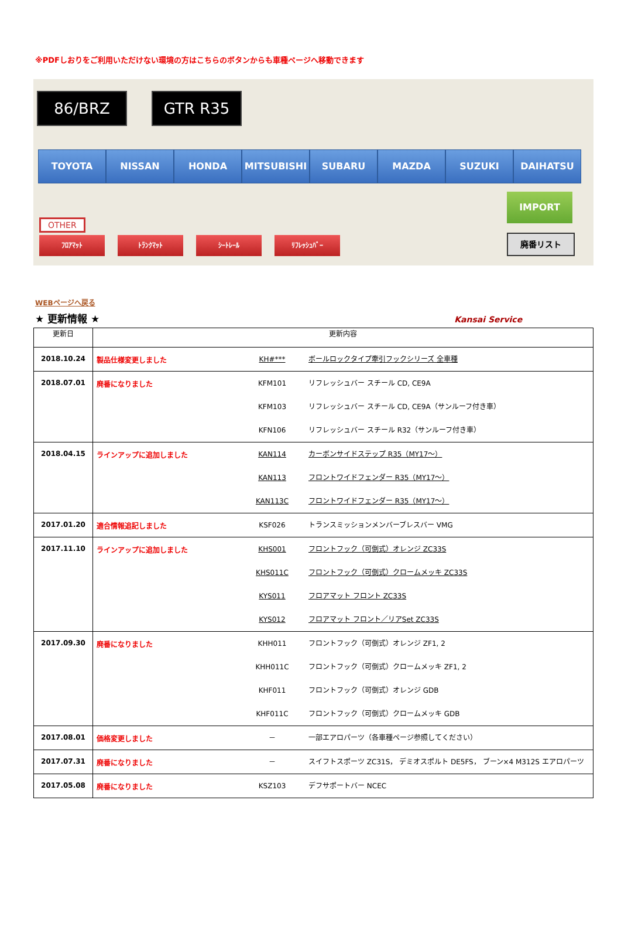※PDFしおりをご利用いただけない環境の方はこちらのボタンからも車種ページへ移動できます
86/BRZ GTR R35
TOYOTA NISSAN HONDA MITSUBISHI SUBARU MAZDA SUZUKI DAIHATSU
OTHER
ﾌﾛｱﾏｯﾄ ﾄﾗﾝｸﾏｯﾄ ｼｰﾄﾚｰﾙ ﾘﾌﾚｯｼｭﾊﾞｰ
IMPORT
廃番リスト
WEBページへ戻る
★ 更新情報 ★ Kansai Service
| 更新日 | 更新内容 | |
| --- | --- | --- |
| 2018.10.24 | 製品仕様変更しました | KH#*** ボールロックタイプ牽引フックシリーズ 全車種 |
| 2018.07.01 | 廃番になりました | KFM101 リフレッシュバー スチール CD, CE9A KFM103 リフレッシュバー スチール CD, CE9A（サンルーフ付き車） KFN106 リフレッシュバー スチール R32（サンルーフ付き車） |
| 2018.04.15 | ラインアップに追加しました | KAN114 カーボンサイドステップ R35（MY17～） KAN113 フロントワイドフェンダー R35（MY17～） KAN113C フロントワイドフェンダー R35（MY17～） |
| 2017.01.20 | 適合情報追記しました | KSF026 トランスミッションメンバーブレスバー VMG |
| 2017.11.10 | ラインアップに追加しました | KHS001 フロントフック（可倒式）オレンジ ZC33S KHS011C フロントフック（可倒式）クロームメッキ ZC33S KYS011 フロアマット フロント ZC33S KYS012 フロアマット フロント／リアSet ZC33S |
| 2017.09.30 | 廃番になりました | KHH011 フロントフック（可倒式）オレンジ ZF1, 2 KHH011C フロントフック（可倒式）クロームメッキ ZF1, 2 KHF011 フロントフック（可倒式）オレンジ GDB KHF011C フロントフック（可倒式）クロームメッキ GDB |
| 2017.08.01 | 価格変更しました | － 一部エアロパーツ（各車種ページ参照してください） |
| 2017.07.31 | 廃番になりました | － スイフトスポーツ ZC31S， デミオスポルト DE5FS， ブーン×4 M312S エアロパーツ |
| 2017.05.08 | 廃番になりました | KSZ103 デフサポートバー NCEC |